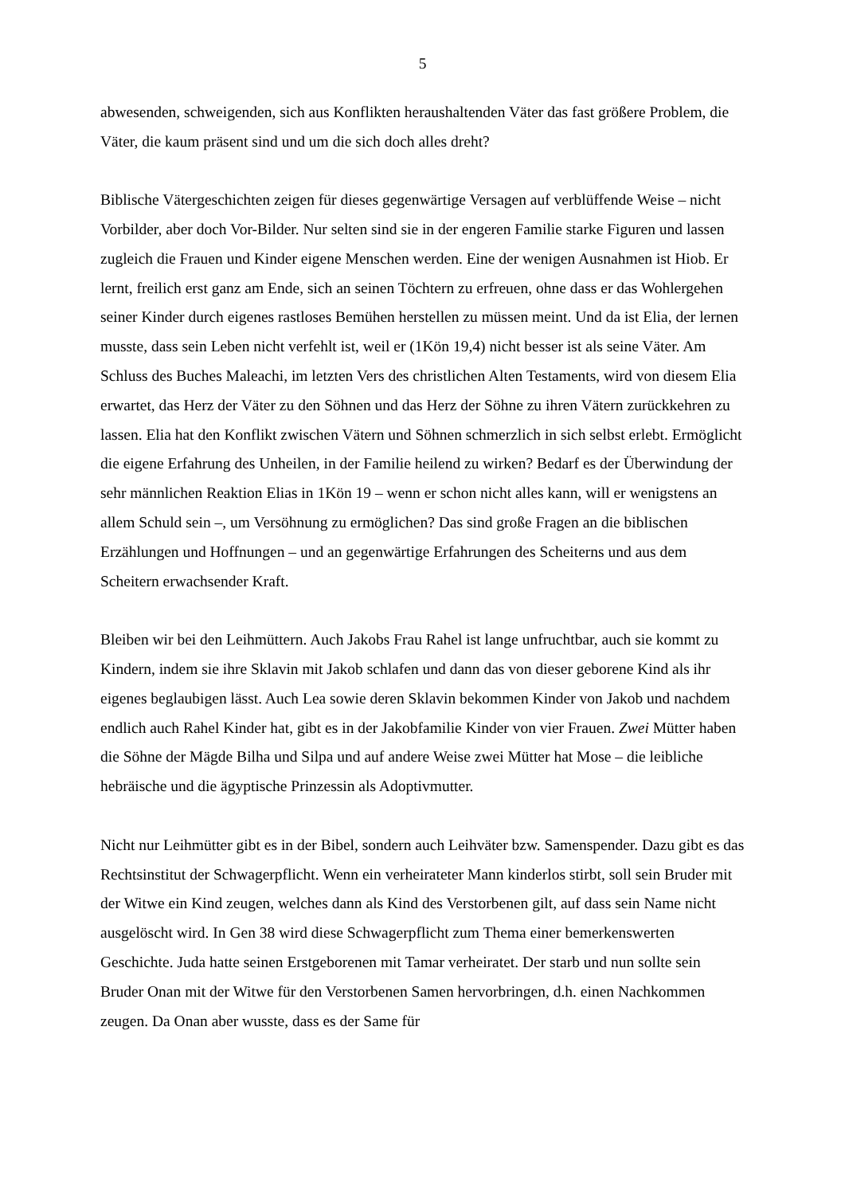5
abwesenden, schweigenden, sich aus Konflikten heraushaltenden Väter das fast größere Problem, die Väter, die kaum präsent sind und um die sich doch alles dreht?
Biblische Vätergeschichten zeigen für dieses gegenwärtige Versagen auf verblüffende Weise – nicht Vorbilder, aber doch Vor-Bilder. Nur selten sind sie in der engeren Familie starke Figuren und lassen zugleich die Frauen und Kinder eigene Menschen werden. Eine der wenigen Ausnahmen ist Hiob. Er lernt, freilich erst ganz am Ende, sich an seinen Töchtern zu erfreuen, ohne dass er das Wohlergehen seiner Kinder durch eigenes rastloses Bemühen herstellen zu müssen meint. Und da ist Elia, der lernen musste, dass sein Leben nicht verfehlt ist, weil er (1Kön 19,4) nicht besser ist als seine Väter. Am Schluss des Buches Maleachi, im letzten Vers des christlichen Alten Testaments, wird von diesem Elia erwartet, das Herz der Väter zu den Söhnen und das Herz der Söhne zu ihren Vätern zurückkehren zu lassen. Elia hat den Konflikt zwischen Vätern und Söhnen schmerzlich in sich selbst erlebt. Ermöglicht die eigene Erfahrung des Unheilen, in der Familie heilend zu wirken? Bedarf es der Überwindung der sehr männlichen Reaktion Elias in 1Kön 19 – wenn er schon nicht alles kann, will er wenigstens an allem Schuld sein –, um Versöhnung zu ermöglichen? Das sind große Fragen an die biblischen Erzählungen und Hoffnungen – und an gegenwärtige Erfahrungen des Scheiterns und aus dem Scheitern erwachsender Kraft.
Bleiben wir bei den Leihmüttern. Auch Jakobs Frau Rahel ist lange unfruchtbar, auch sie kommt zu Kindern, indem sie ihre Sklavin mit Jakob schlafen und dann das von dieser geborene Kind als ihr eigenes beglaubigen lässt. Auch Lea sowie deren Sklavin bekommen Kinder von Jakob und nachdem endlich auch Rahel Kinder hat, gibt es in der Jakobfamilie Kinder von vier Frauen. Zwei Mütter haben die Söhne der Mägde Bilha und Silpa und auf andere Weise zwei Mütter hat Mose – die leibliche hebräische und die ägyptische Prinzessin als Adoptivmutter.
Nicht nur Leihmütter gibt es in der Bibel, sondern auch Leihväter bzw. Samenspender. Dazu gibt es das Rechtsinstitut der Schwagerpflicht. Wenn ein verheirateter Mann kinderlos stirbt, soll sein Bruder mit der Witwe ein Kind zeugen, welches dann als Kind des Verstorbenen gilt, auf dass sein Name nicht ausgelöscht wird. In Gen 38 wird diese Schwagerpflicht zum Thema einer bemerkenswerten Geschichte. Juda hatte seinen Erstgeborenen mit Tamar verheiratet. Der starb und nun sollte sein Bruder Onan mit der Witwe für den Verstorbenen Samen hervorbringen, d.h. einen Nachkommen zeugen. Da Onan aber wusste, dass es der Same für